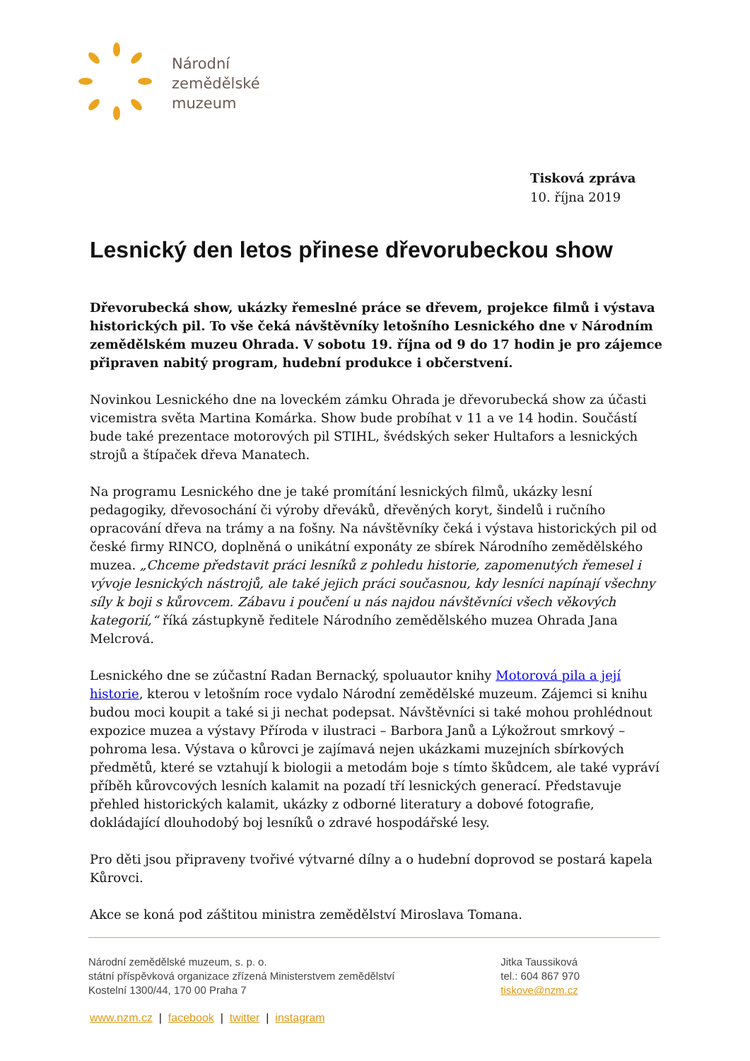Národní
zemědělské
muzeum
Tisková zpráva
10. října 2019
Lesnický den letos přinese dřevorubeckou show
Dřevorubecká show, ukázky řemeslné práce se dřevem, projekce filmů i výstava historických pil. To vše čeká návštěvníky letošního Lesnického dne v Národním zemědělském muzeu Ohrada. V sobotu 19. října od 9 do 17 hodin je pro zájemce připraven nabitý program, hudební produkce i občerstvení.
Novinkou Lesnického dne na loveckém zámku Ohrada je dřevorubecká show za účasti vicemistra světa Martina Komárka. Show bude probíhat v 11 a ve 14 hodin. Součástí bude také prezentace motorových pil STIHL, švédských seker Hultafors a lesnických strojů a štípaček dřeva Manatech.
Na programu Lesnického dne je také promítání lesnických filmů, ukázky lesní pedagogiky, dřevosochání či výroby dřeváků, dřevěných koryt, šindelů i ručního opracování dřeva na trámy a na fošny. Na návštěvníky čeká i výstava historických pil od české firmy RINCO, doplněná o unikátní exponáty ze sbírek Národního zemědělského muzea. „Chceme představit práci lesníků z pohledu historie, zapomenutých řemesel i vývoje lesnických nástrojů, ale také jejich práci současnou, kdy lesníci napínají všechny síly k boji s kůrovcem. Zábavu i poučení u nás najdou návštěvníci všech věkových kategorií,“ říká zástupkyně ředitele Národního zemědělského muzea Ohrada Jana Melcrová.
Lesnického dne se zúčastní Radan Bernacký, spoluautor knihy Motorová pila a její historie, kterou v letošním roce vydalo Národní zemědělské muzeum. Zájemci si knihu budou moci koupit a také si ji nechat podepsat. Návštěvníci si také mohou prohlédnout expozice muzea a výstavy Příroda v ilustraci – Barbora Janů a Lýkožrout smrkový – pohroma lesa. Výstava o kůrovci je zajímavá nejen ukázkami muzejních sbírkových předmětů, které se vztahují k biologii a metodám boje s tímto škůdcem, ale také vypráví příběh kůrovcových lesních kalamit na pozadí tří lesnických generací. Představuje přehled historických kalamit, ukázky z odborné literatury a dobové fotografie, dokládající dlouhodobý boj lesníků o zdravé hospodářské lesy.
Pro děti jsou připraveny tvořivé výtvarné dílny a o hudební doprovod se postará kapela Kůrovci.
Akce se koná pod záštitou ministra zemědělství Miroslava Tomana.
Národní zemědělské muzeum, s. p. o.
státní příspěvková organizace zřízená Ministerstvem zemědělství
Kostelní 1300/44, 170 00 Praha 7
Jitka Taussiková
tel.: 604 867 970
tiskove@nzm.cz
www.nzm.cz | facebook | twitter | instagram